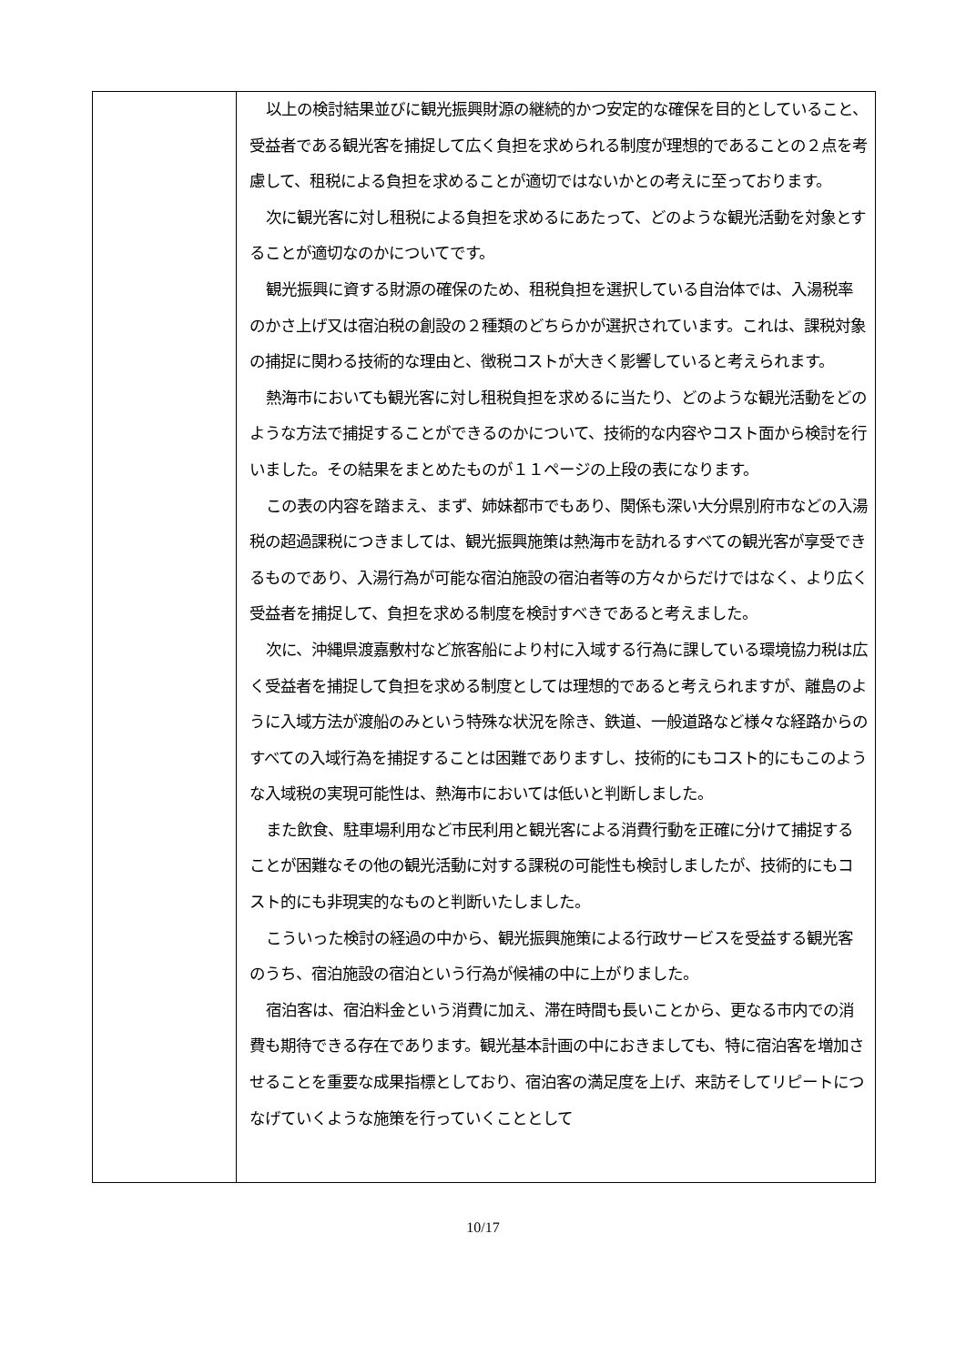| | 以上の検討結果並びに観光振興財源の継続的かつ安定的な確保を目的としていること、受益者である観光客を捕捉して広く負担を求められる制度が理想的であることの２点を考慮して、租税による負担を求めることが適切ではないかとの考えに至っております。 次に観光客に対し租税による負担を求めるにあたって、どのような観光活動を対象とすることが適切なのかについてです。 観光振興に資する財源の確保のため、租税負担を選択している自治体では、入湯税率のかさ上げ又は宿泊税の創設の２種類のどちらかが選択されています。これは、課税対象の捕捉に関わる技術的な理由と、徴税コストが大きく影響していると考えられます。 熱海市においても観光客に対し租税負担を求めるに当たり、どのような観光活動をどのような方法で捕捉することができるのかについて、技術的な内容やコスト面から検討を行いました。その結果をまとめたものが１１ページの上段の表になります。 この表の内容を踏まえ、まず、姉妹都市でもあり、関係も深い大分県別府市などの入湯税の超過課税につきましては、観光振興施策は熱海市を訪れるすべての観光客が享受できるものであり、入湯行為が可能な宿泊施設の宿泊者等の方々からだけではなく、より広く受益者を捕捉して、負担を求める制度を検討すべきであると考えました。 次に、沖縄県渡嘉敷村など旅客船により村に入域する行為に課している環境協力税は広く受益者を捕捉して負担を求める制度としては理想的であると考えられますが、離島のように入域方法が渡船のみという特殊な状況を除き、鉄道、一般道路など様々な経路からのすべての入域行為を捕捉することは困難でありますし、技術的にもコスト的にもこのような入域税の実現可能性は、熱海市においては低いと判断しました。 また飲食、駐車場利用など市民利用と観光客による消費行動を正確に分けて捕捉することが困難なその他の観光活動に対する課税の可能性も検討しましたが、技術的にもコスト的にも非現実的なものと判断いたしました。 こういった検討の経過の中から、観光振興施策による行政サービスを受益する観光客のうち、宿泊施設の宿泊という行為が候補の中に上がりました。 宿泊客は、宿泊料金という消費に加え、滞在時間も長いことから、更なる市内での消費も期待できる存在であります。観光基本計画の中におきましても、特に宿泊客を増加させることを重要な成果指標としており、宿泊客の満足度を上げ、来訪そしてリピートにつなげていくような施策を行っていくこととして |
10/17